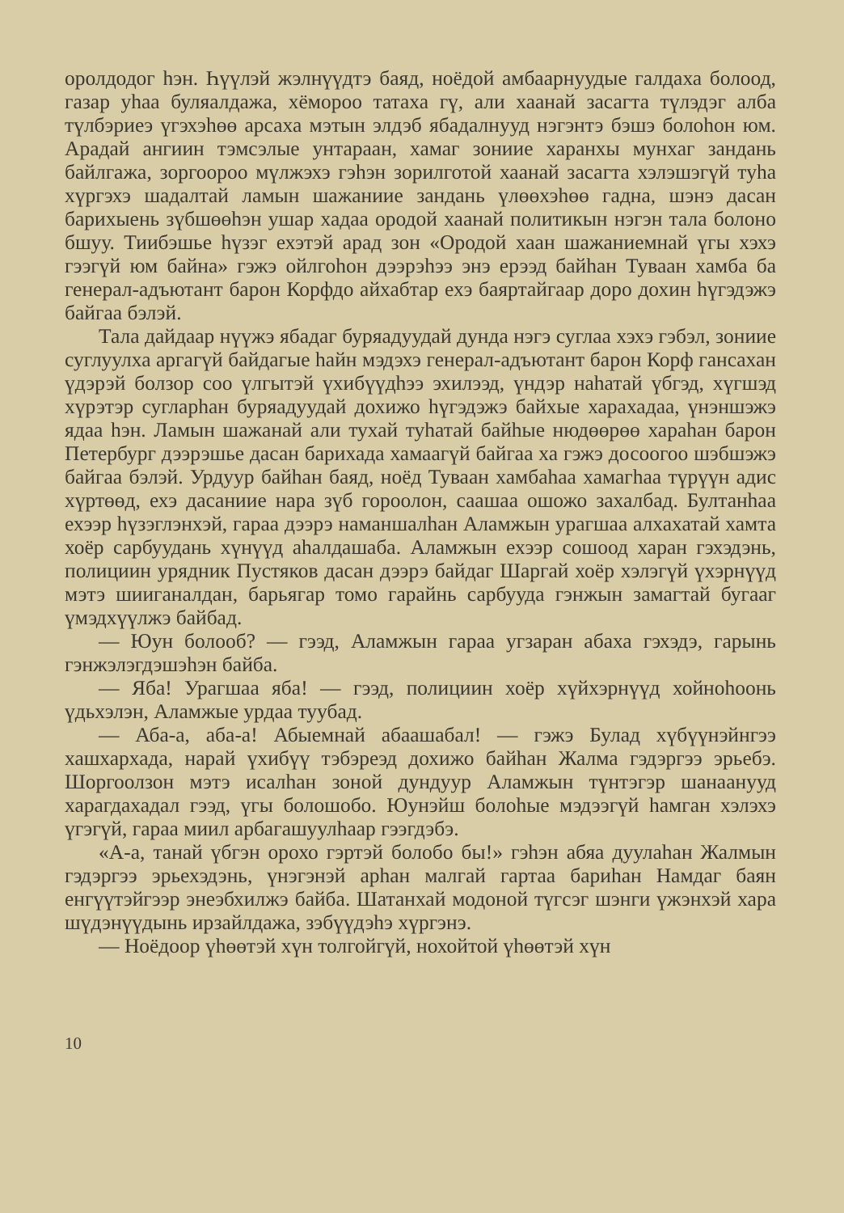оролдодог һэн. Һүүлэй жэлнүүдтэ баяд, ноёдой амбаарнуудые галдаха болоод, газар уһаа буляалдажа, хёмороо татаха гү, али хаанай засагта түлэдэг алба түлбэриеэ үгэхэһөө арсаха мэтын элдэб ябадалнууд нэгэнтэ бэшэ болоһон юм. Арадай ангиин тэмсэлые унтараан, хамаг зониие харанхы мунхаг зандань байлгажа, зоргоороо мүлжэхэ гэһэн зорилготой хаанай засагта хэлэшэгүй туһа хүргэхэ шадалтай ламын шажаниие зандань үлөөхэһөө гадна, шэнэ дасан барихыень зүбшөөһэн ушар хадаа ородой хаанай политикын нэгэн тала болоно бшуу. Тиибэшье һүзэг ехэтэй арад зон «Ородой хаан шажаниемнай үгы хэхэ гээгүй юм байна» гэжэ ойлгоһон дээрэһээ энэ ерээд байһан Туваан хамба ба генерал-адъютант барон Корфдо айхабтар ехэ баяртайгаар доро дохин һүгэдэжэ байгаа бэлэй.
Тала дайдаар нүүжэ ябадаг буряадуудай дунда нэгэ суглаа хэхэ гэбэл, зониие суглуулха аргагүй байдагые һайн мэдэхэ генерал-адъютант барон Корф гансахан үдэрэй болзор соо үлгытэй үхибүүдһээ эхилээд, үндэр наһатай үбгэд, хүгшэд хүрэтэр сугларһан буряадуудай дохижо һүгэдэжэ байхые харахадаа, үнэншэжэ ядаа һэн. Ламын шажанай али тухай туһатай байһые нюдөөрөө хараһан барон Петербург дээрэшье дасан барихада хамаагүй байгаа ха гэжэ досоогоо шэбшэжэ байгаа бэлэй. Урдуур байһан баяд, ноёд Туваан хамбаһаа хамагһаа түрүүн адис хүртөөд, ехэ дасаниие нара зүб гороолон, саашаа ошожо захалбад. Бултанһаа ехээр һүзэглэнхэй, гараа дээрэ наманшалһан Аламжын урагшаа алхахатай хамта хоёр сарбуудань хүнүүд аһалдашаба. Аламжын ехээр сошоод харан гэхэдэнь, полициин урядник Пустяков дасан дээрэ байдаг Шаргай хоёр хэлэгүй үхэрнүүд мэтэ шииганалдан, барьягар томо гарайнь сарбууда гэнжын замагтай бугааг үмэдхүүлжэ байбад.
— Юун болооб? — гээд, Аламжын гараа угзаран абаха гэхэдэ, гарынь гэнжэлэгдэшэһэн байба.
— Яба! Урагшаа яба! — гээд, полициин хоёр хүйхэрнүүд хойноһоонь үдьхэлэн, Аламжые урдаа туубад.
— Аба-а, аба-а! Абыемнай абаашабал! — гэжэ Булад хүбүүнэйнгээ хашхархада, нарай үхибүү тэбэреэд дохижо байһан Жалма гэдэргээ эрьебэ. Шоргоолзон мэтэ исалһан зоной дундуур Аламжын түнтэгэр шанаанууд харагдахадал гээд, үгы болошобо. Юунэйш болоһые мэдээгүй һамган хэлэхэ үгэгүй, гараа миил арбагашуулһаар гээгдэбэ.
«А-а, танай үбгэн орохо гэртэй болобо бы!» гэһэн абяа дуулаһан Жалмын гэдэргээ эрьехэдэнь, үнэгэнэй арһан малгай гартаа бариһан Намдаг баян енгүүтэйгээр энеэбхилжэ байба. Шатанхай модоной түгсэг шэнги үжэнхэй хара шүдэнүүдынь ирзайлдажа, зэбүүдэһэ хүргэнэ.
— Ноёдоор үһөөтэй хүн толгойгүй, нохойтой үһөөтэй хүн
10